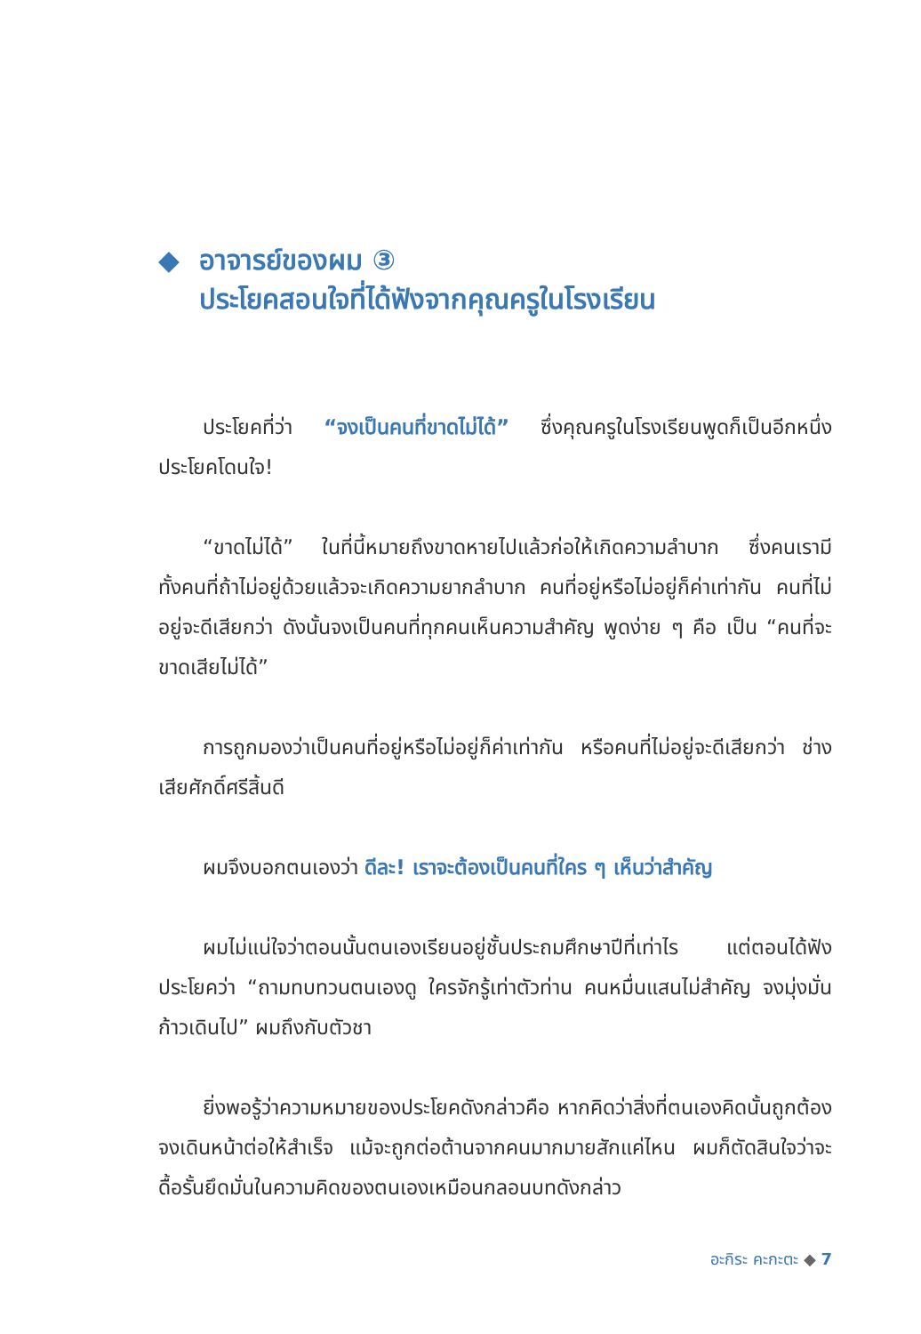◆ อาจารย์ของผม ③
ประโยคสอนใจที่ได้ฟังจากคุณครูในโรงเรียน
ประโยคที่ว่า “จงเป็นคนที่ขาดไม่ได้” ซึ่งคุณครูในโรงเรียนพูดก็เป็นอีกหนึ่งประโยคโดนใจ!
“ขาดไม่ได้” ในที่นี้หมายถึงขาดหายไปแล้วก่อให้เกิดความลำบาก ซึ่งคนเรามีทั้งคนที่ถ้าไม่อยู่ด้วยแล้วจะเกิดความยากลำบาก คนที่อยู่หรือไม่อยู่ก็ค่าเท่ากัน คนที่ไม่อยู่จะดีเสียกว่า ดังนั้นจงเป็นคนที่ทุกคนเห็นความสำคัญ พูดง่าย ๆ คือ เป็น “คนที่จะขาดเสียไม่ได้”
การถูกมองว่าเป็นคนที่อยู่หรือไม่อยู่ก็ค่าเท่ากัน หรือคนที่ไม่อยู่จะดีเสียกว่า ช่างเสียศักดิ์ศรีสิ้นดี
ผมจึงบอกตนเองว่า ดีละ! เราจะต้องเป็นคนที่ใคร ๆ เห็นว่าสำคัญ
ผมไม่แน่ใจว่าตอนนั้นตนเองเรียนอยู่ชั้นประถมศึกษาปีที่เท่าไร แต่ตอนได้ฟังประโยคว่า “ถามทบทวนตนเองดู ใครจักรู้เท่าตัวท่าน คนหมื่นแสนไม่สำคัญ จงมุ่งมั่นก้าวเดินไป” ผมถึงกับตัวชา
ยิ่งพอรู้ว่าความหมายของประโยคดังกล่าวคือ หากคิดว่าสิ่งที่ตนเองคิดนั้นถูกต้อง จงเดินหน้าต่อให้สำเร็จ แม้จะถูกต่อต้านจากคนมากมายสักแค่ไหน ผมก็ตัดสินใจว่าจะดื้อรั้นยึดมั่นในความคิดของตนเองเหมือนกลอนบทดังกล่าว
อะกิระ คะกะตะ ◆ 7